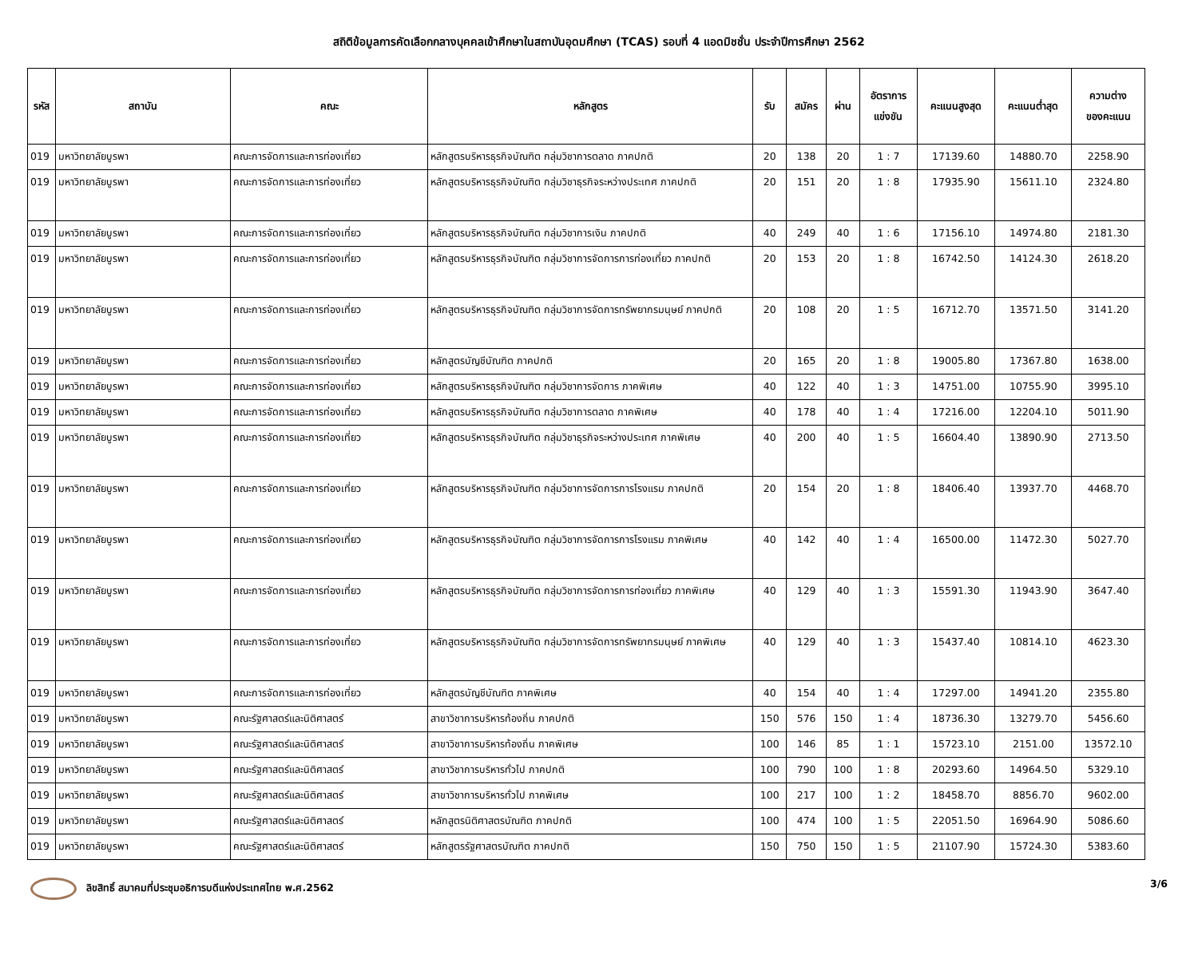สถิติข้อมูลการคัดเลือกกลางบุคคลเข้าศึกษาในสถาบันอุดมศึกษา (TCAS) รอบที่ 4 แอดมิชชั่น ประจำปีการศึกษา 2562
| รหัส | สถาบัน | คณะ | หลักสูตร | รับ | สมัคร | ผ่าน | อัตราการ แข่งขัน | คะแนนสูงสุด | คะแนนต่ำสุด | ความต่าง ของคะแนน |
| --- | --- | --- | --- | --- | --- | --- | --- | --- | --- | --- |
| 019 | มหาวิทยาลัยบูรพา | คณะการจัดการและการท่องเที่ยว | หลักสูตรบริหารธุรกิจบัณฑิต กลุ่มวิชาการตลาด ภาคปกติ | 20 | 138 | 20 | 1 : 7 | 17139.60 | 14880.70 | 2258.90 |
| 019 | มหาวิทยาลัยบูรพา | คณะการจัดการและการท่องเที่ยว | หลักสูตรบริหารธุรกิจบัณฑิต กลุ่มวิชาธุรกิจระหว่างประเทศ ภาคปกติ | 20 | 151 | 20 | 1 : 8 | 17935.90 | 15611.10 | 2324.80 |
| 019 | มหาวิทยาลัยบูรพา | คณะการจัดการและการท่องเที่ยว | หลักสูตรบริหารธุรกิจบัณฑิต กลุ่มวิชาการเงิน ภาคปกติ | 40 | 249 | 40 | 1 : 6 | 17156.10 | 14974.80 | 2181.30 |
| 019 | มหาวิทยาลัยบูรพา | คณะการจัดการและการท่องเที่ยว | หลักสูตรบริหารธุรกิจบัณฑิต กลุ่มวิชาการจัดการการท่องเที่ยว ภาคปกติ | 20 | 153 | 20 | 1 : 8 | 16742.50 | 14124.30 | 2618.20 |
| 019 | มหาวิทยาลัยบูรพา | คณะการจัดการและการท่องเที่ยว | หลักสูตรบริหารธุรกิจบัณฑิต กลุ่มวิชาการจัดการทรัพยากรมนุษย์ ภาคปกติ | 20 | 108 | 20 | 1 : 5 | 16712.70 | 13571.50 | 3141.20 |
| 019 | มหาวิทยาลัยบูรพา | คณะการจัดการและการท่องเที่ยว | หลักสูตรบัญชีบัณฑิต ภาคปกติ | 20 | 165 | 20 | 1 : 8 | 19005.80 | 17367.80 | 1638.00 |
| 019 | มหาวิทยาลัยบูรพา | คณะการจัดการและการท่องเที่ยว | หลักสูตรบริหารธุรกิจบัณฑิต กลุ่มวิชาการจัดการ ภาคพิเศษ | 40 | 122 | 40 | 1 : 3 | 14751.00 | 10755.90 | 3995.10 |
| 019 | มหาวิทยาลัยบูรพา | คณะการจัดการและการท่องเที่ยว | หลักสูตรบริหารธุรกิจบัณฑิต กลุ่มวิชาการตลาด ภาคพิเศษ | 40 | 178 | 40 | 1 : 4 | 17216.00 | 12204.10 | 5011.90 |
| 019 | มหาวิทยาลัยบูรพา | คณะการจัดการและการท่องเที่ยว | หลักสูตรบริหารธุรกิจบัณฑิต กลุ่มวิชาธุรกิจระหว่างประเทศ ภาคพิเศษ | 40 | 200 | 40 | 1 : 5 | 16604.40 | 13890.90 | 2713.50 |
| 019 | มหาวิทยาลัยบูรพา | คณะการจัดการและการท่องเที่ยว | หลักสูตรบริหารธุรกิจบัณฑิต กลุ่มวิชาการจัดการการโรงแรม ภาคปกติ | 20 | 154 | 20 | 1 : 8 | 18406.40 | 13937.70 | 4468.70 |
| 019 | มหาวิทยาลัยบูรพา | คณะการจัดการและการท่องเที่ยว | หลักสูตรบริหารธุรกิจบัณฑิต กลุ่มวิชาการจัดการการโรงแรม ภาคพิเศษ | 40 | 142 | 40 | 1 : 4 | 16500.00 | 11472.30 | 5027.70 |
| 019 | มหาวิทยาลัยบูรพา | คณะการจัดการและการท่องเที่ยว | หลักสูตรบริหารธุรกิจบัณฑิต กลุ่มวิชาการจัดการการท่องเที่ยว ภาคพิเศษ | 40 | 129 | 40 | 1 : 3 | 15591.30 | 11943.90 | 3647.40 |
| 019 | มหาวิทยาลัยบูรพา | คณะการจัดการและการท่องเที่ยว | หลักสูตรบริหารธุรกิจบัณฑิต กลุ่มวิชาการจัดการทรัพยากรมนุษย์ ภาคพิเศษ | 40 | 129 | 40 | 1 : 3 | 15437.40 | 10814.10 | 4623.30 |
| 019 | มหาวิทยาลัยบูรพา | คณะการจัดการและการท่องเที่ยว | หลักสูตรบัญชีบัณฑิต ภาคพิเศษ | 40 | 154 | 40 | 1 : 4 | 17297.00 | 14941.20 | 2355.80 |
| 019 | มหาวิทยาลัยบูรพา | คณะรัฐศาสตร์และนิติศาสตร์ | สาขาวิชาการบริหารท้องถิ่น ภาคปกติ | 150 | 576 | 150 | 1 : 4 | 18736.30 | 13279.70 | 5456.60 |
| 019 | มหาวิทยาลัยบูรพา | คณะรัฐศาสตร์และนิติศาสตร์ | สาขาวิชาการบริหารท้องถิ่น ภาคพิเศษ | 100 | 146 | 85 | 1 : 1 | 15723.10 | 2151.00 | 13572.10 |
| 019 | มหาวิทยาลัยบูรพา | คณะรัฐศาสตร์และนิติศาสตร์ | สาขาวิชาการบริหารทั่วไป ภาคปกติ | 100 | 790 | 100 | 1 : 8 | 20293.60 | 14964.50 | 5329.10 |
| 019 | มหาวิทยาลัยบูรพา | คณะรัฐศาสตร์และนิติศาสตร์ | สาขาวิชาการบริหารทั่วไป ภาคพิเศษ | 100 | 217 | 100 | 1 : 2 | 18458.70 | 8856.70 | 9602.00 |
| 019 | มหาวิทยาลัยบูรพา | คณะรัฐศาสตร์และนิติศาสตร์ | หลักสูตรนิติศาสตรบัณฑิต ภาคปกติ | 100 | 474 | 100 | 1 : 5 | 22051.50 | 16964.90 | 5086.60 |
| 019 | มหาวิทยาลัยบูรพา | คณะรัฐศาสตร์และนิติศาสตร์ | หลักสูตรรัฐศาสตรบัณฑิต ภาคปกติ | 150 | 750 | 150 | 1 : 5 | 21107.90 | 15724.30 | 5383.60 |
ลิขสิทธิ์ สมาคมที่ประชุมอธิการบดีแห่งประเทศไทย พ.ศ.2562
3/6